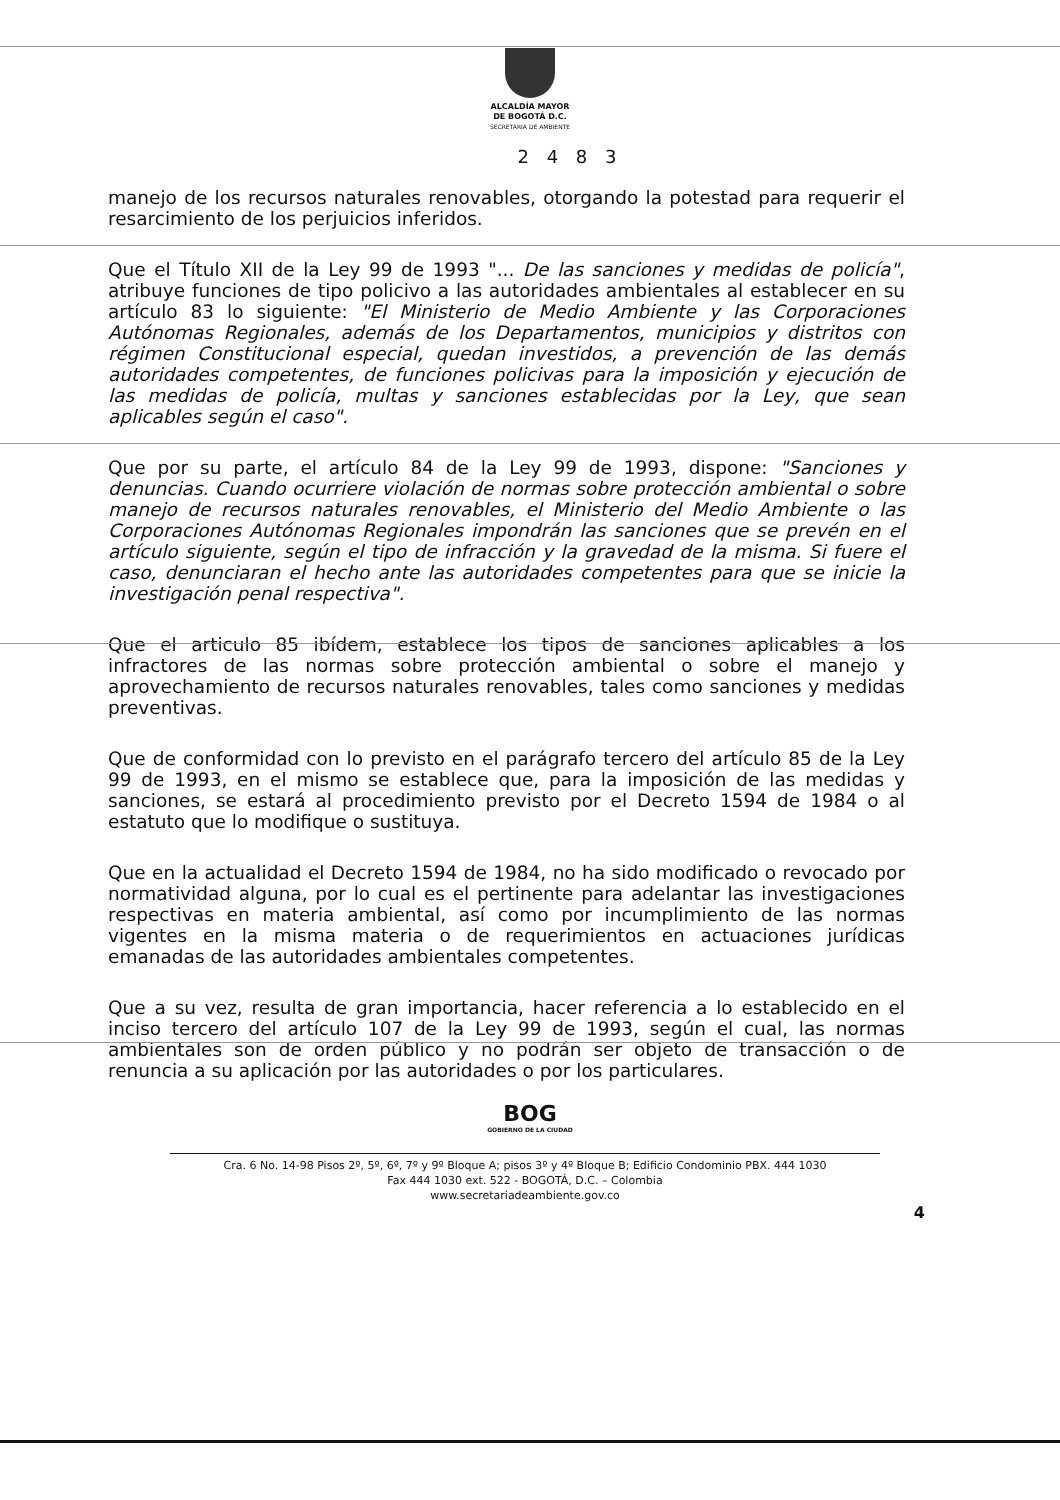ALCALDÍA MAYOR
DE BOGOTÁ D.C.
SECRETARIA DE AMBIENTE
2 4 8 3
manejo de los recursos naturales renovables, otorgando la potestad para requerir el resarcimiento de los perjuicios inferidos.
Que el Título XII de la Ley 99 de 1993 "... De las sanciones y medidas de policía", atribuye funciones de tipo policivo a las autoridades ambientales al establecer en su artículo 83 lo siguiente: "El Ministerio de Medio Ambiente y las Corporaciones Autónomas Regionales, además de los Departamentos, municipios y distritos con régimen Constitucional especial, quedan investidos, a prevención de las demás autoridades competentes, de funciones policivas para la imposición y ejecución de las medidas de policía, multas y sanciones establecidas por la Ley, que sean aplicables según el caso".
Que por su parte, el artículo 84 de la Ley 99 de 1993, dispone: "Sanciones y denuncias. Cuando ocurriere violación de normas sobre protección ambiental o sobre manejo de recursos naturales renovables, el Ministerio del Medio Ambiente o las Corporaciones Autónomas Regionales impondrán las sanciones que se prevén en el artículo siguiente, según el tipo de infracción y la gravedad de la misma. Si fuere el caso, denunciaran el hecho ante las autoridades competentes para que se inicie la investigación penal respectiva".
Que el articulo 85 ibídem, establece los tipos de sanciones aplicables a los infractores de las normas sobre protección ambiental o sobre el manejo y aprovechamiento de recursos naturales renovables, tales como sanciones y medidas preventivas.
Que de conformidad con lo previsto en el parágrafo tercero del artículo 85 de la Ley 99 de 1993, en el mismo se establece que, para la imposición de las medidas y sanciones, se estará al procedimiento previsto por el Decreto 1594 de 1984 o al estatuto que lo modifique o sustituya.
Que en la actualidad el Decreto 1594 de 1984, no ha sido modificado o revocado por normatividad alguna, por lo cual es el pertinente para adelantar las investigaciones respectivas en materia ambiental, así como por incumplimiento de las normas vigentes en la misma materia o de requerimientos en actuaciones jurídicas emanadas de las autoridades ambientales competentes.
Que a su vez, resulta de gran importancia, hacer referencia a lo establecido en el inciso tercero del artículo 107 de la Ley 99 de 1993, según el cual, las normas ambientales son de orden público y no podrán ser objeto de transacción o de renuncia a su aplicación por las autoridades o por los particulares.
BOG
GOBIERNO DE LA CIUDAD
Cra. 6 No. 14-98 Pisos 2º, 5º, 6º, 7º y 9º Bloque A; pisos 3º y 4º Bloque B; Edificio Condominio PBX. 444 1030
Fax 444 1030 ext. 522 - BOGOTÁ, D.C. – Colombia
www.secretariadeambiente.gov.co
4